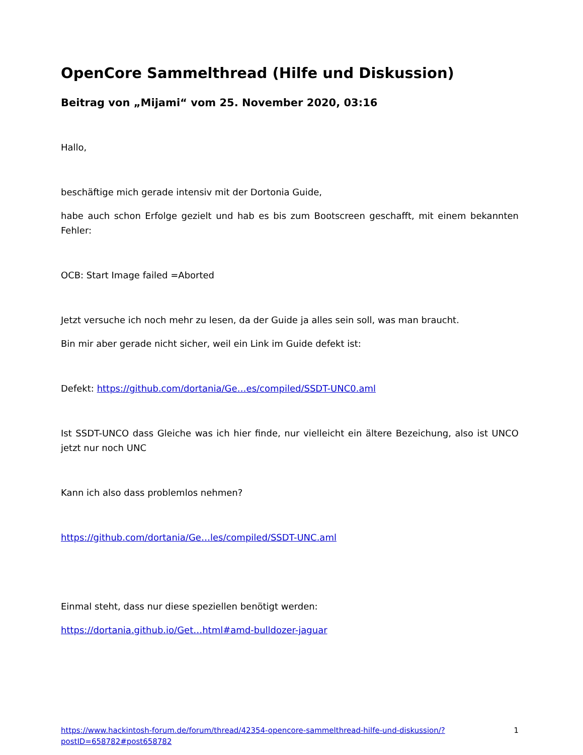OpenCore Sammelthread (Hilfe und Diskussion)
Beitrag von „Mijami“ vom 25. November 2020, 03:16
Hallo,
beschäftige mich gerade intensiv mit der Dortonia Guide,
habe auch schon Erfolge gezielt und hab es bis zum Bootscreen geschafft, mit einem bekannten Fehler:
OCB: Start Image failed =Aborted
Jetzt versuche ich noch mehr zu lesen, da der Guide ja alles sein soll, was man braucht.
Bin mir aber gerade nicht sicher, weil ein Link im Guide defekt ist:
Defekt: https://github.com/dortania/Ge…es/compiled/SSDT-UNC0.aml
Ist SSDT-UNCO dass Gleiche was ich hier finde, nur vielleicht ein ältere Bezeichung, also ist UNCO jetzt nur noch UNC
Kann ich also dass problemlos nehmen?
https://github.com/dortania/Ge…les/compiled/SSDT-UNC.aml
Einmal steht, dass nur diese speziellen benötigt werden:
https://dortania.github.io/Get…html#amd-bulldozer-jaguar
https://www.hackintosh-forum.de/forum/thread/42354-opencore-sammelthread-hilfe-und-diskussion/?postID=658782#post658782
1